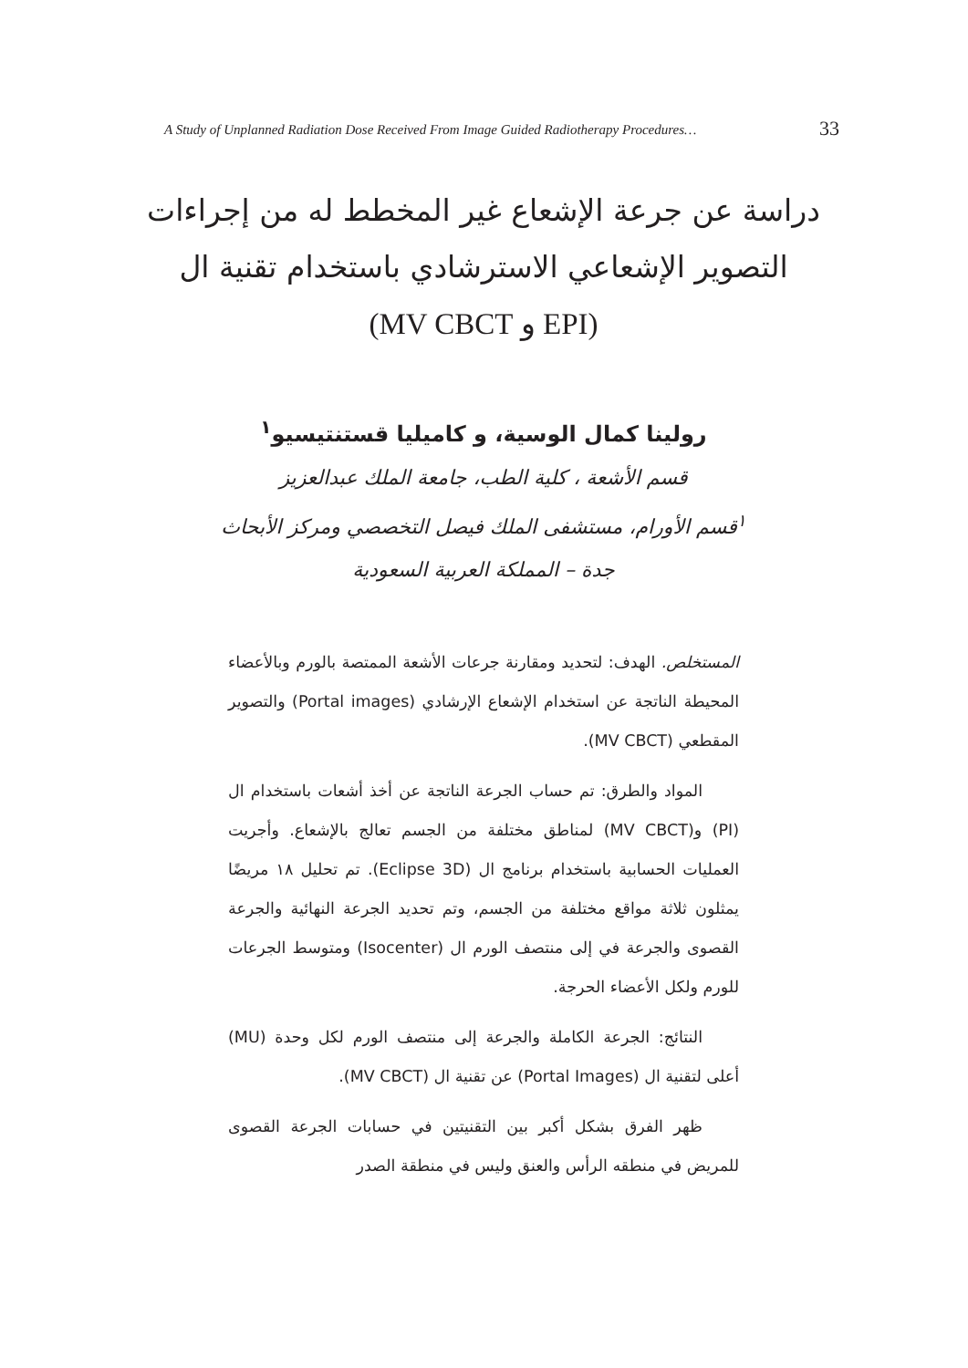A Study of Unplanned Radiation Dose Received From Image Guided Radiotherapy Procedures… 33
دراسة عن جرعة الإشعاع غير المخطط له من إجراءات
التصوير الإشعاعي الاسترشادي باستخدام تقنية ال
(EPI و MV CBCT)
رولينا كمال الوسية، و كاميليا قستنتيسيو<sup>١</sup>
قسم الأشعة ، كلية الطب، جامعة الملك عبدالعزيز
<sup>١</sup>قسم الأورام، مستشفى الملك فيصل التخصصي ومركز الأبحاث
جدة – المملكة العربية السعودية
المستخلص. الهدف: لتحديد ومقارنة جرعات الأشعة الممتصة بالورم وبالأعضاء المحيطة الناتجة عن استخدام الإشعاع الإرشادي (Portal images) والتصوير المقطعي (MV CBCT).
المواد والطرق: تم حساب الجرعة الناتجة عن أخذ أشعات باستخدام ال (PI) و(MV CBCT) لمناطق مختلفة من الجسم تعالج بالإشعاع. وأجريت العمليات الحسابية باستخدام برنامج ال (Eclipse 3D). تم تحليل ١٨ مريضًا يمثلون ثلاثة مواقع مختلفة من الجسم، وتم تحديد الجرعة النهائية والجرعة القصوى والجرعة في إلى منتصف الورم ال (Isocenter) ومتوسط الجرعات للورم ولكل الأعضاء الحرجة.
النتائج: الجرعة الكاملة والجرعة إلى منتصف الورم لكل وحدة (MU) أعلى لتقنية ال (Portal Images) عن تقنية ال (MV CBCT).
ظهر الفرق بشكل أكبر بين التقنيتين في حسابات الجرعة القصوى للمريض في منطقه الرأس والعنق وليس في منطقة الصدر